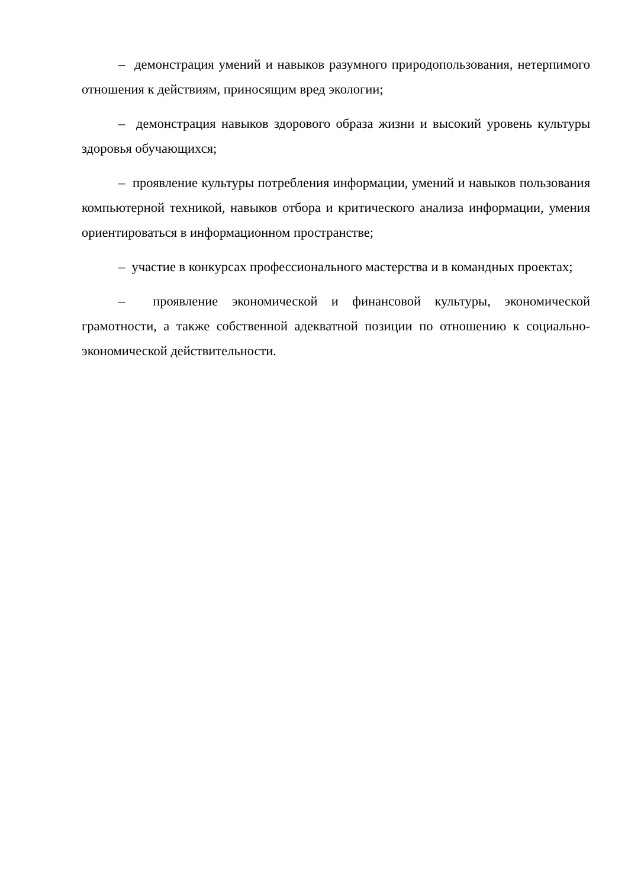– демонстрация умений и навыков разумного природопользования, нетерпимого отношения к действиям, приносящим вред экологии;
– демонстрация навыков здорового образа жизни и высокий уровень культуры здоровья обучающихся;
– проявление культуры потребления информации, умений и навыков пользования компьютерной техникой, навыков отбора и критического анализа информации, умения ориентироваться в информационном пространстве;
– участие в конкурсах профессионального мастерства и в командных проектах;
– проявление экономической и финансовой культуры, экономической грамотности, а также собственной адекватной позиции по отношению к социально-экономической действительности.